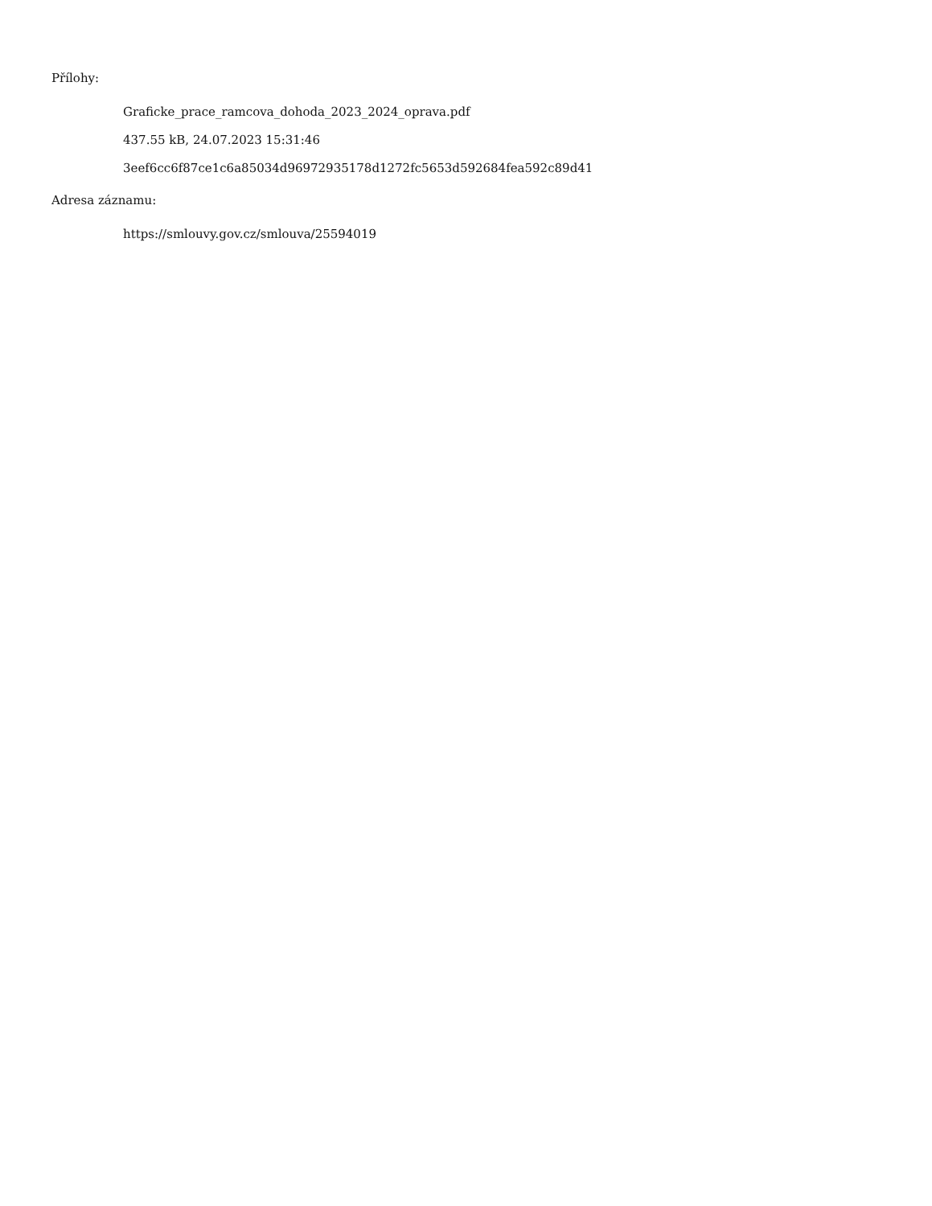Přílohy:
Graficke_prace_ramcova_dohoda_2023_2024_oprava.pdf
437.55 kB, 24.07.2023 15:31:46
3eef6cc6f87ce1c6a85034d96972935178d1272fc5653d592684fea592c89d41
Adresa záznamu:
https://smlouvy.gov.cz/smlouva/25594019